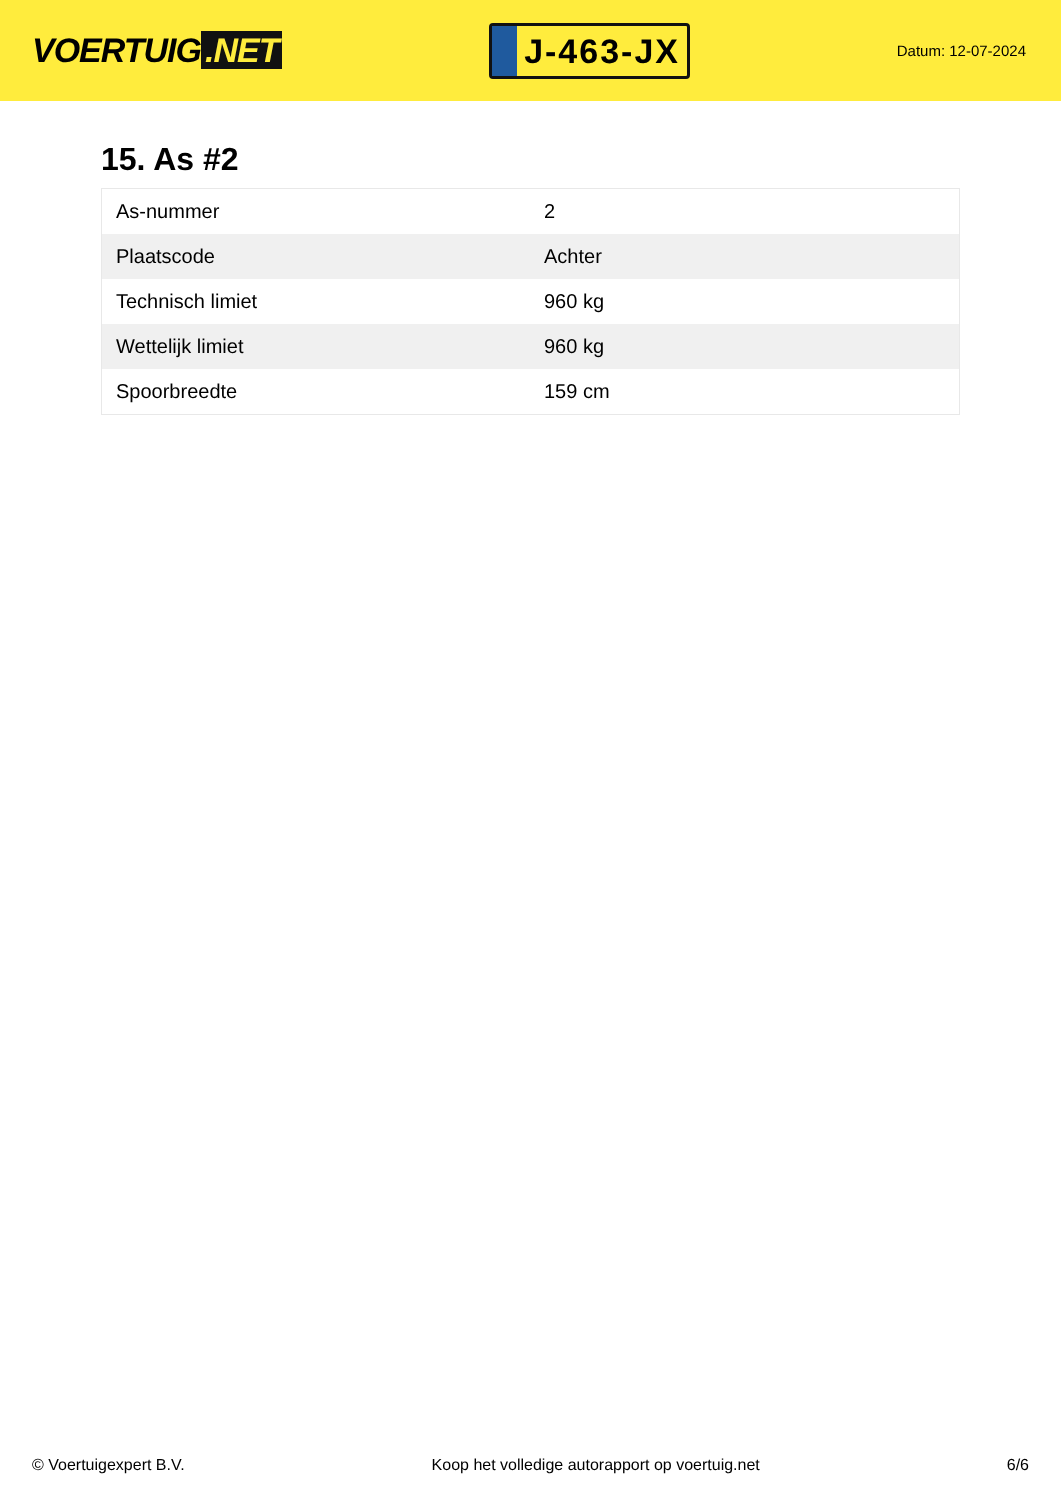VOERTUIG.NET
J-463-JX
Datum: 12-07-2024
15. As #2
| As-nummer | 2 |
| Plaatscode | Achter |
| Technisch limiet | 960 kg |
| Wettelijk limiet | 960 kg |
| Spoorbreedte | 159 cm |
© Voertuigexpert B.V. Koop het volledige autorapport op voertuig.net 6/6